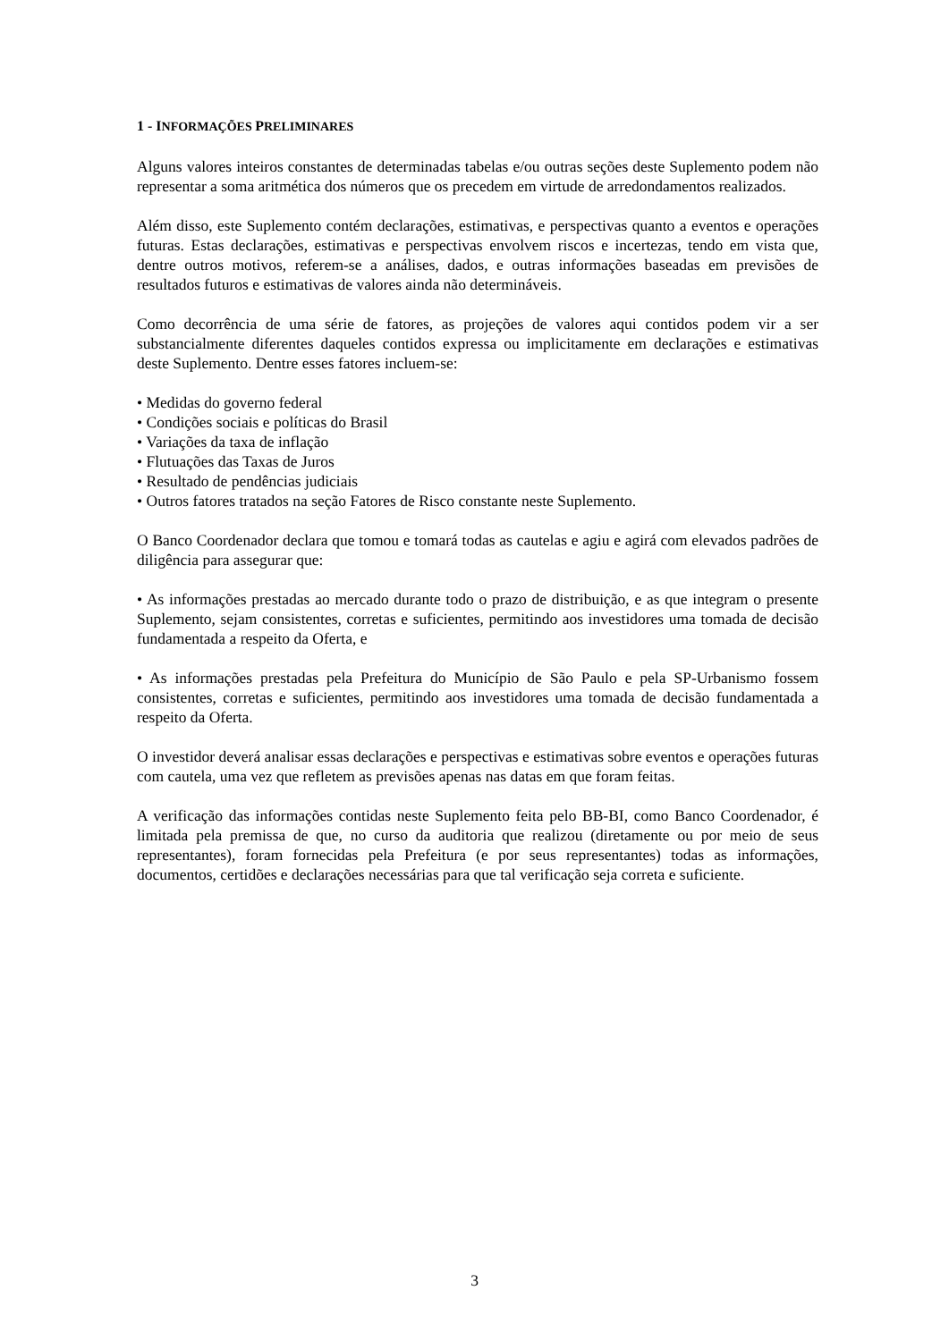1 - INFORMAÇÕES PRELIMINARES
Alguns valores inteiros constantes de determinadas tabelas e/ou outras seções deste Suplemento podem não representar a soma aritmética dos números que os precedem em virtude de arredondamentos realizados.
Além disso, este Suplemento contém declarações, estimativas, e perspectivas quanto a eventos e operações futuras. Estas declarações, estimativas e perspectivas envolvem riscos e incertezas, tendo em vista que, dentre outros motivos, referem-se a análises, dados, e outras informações baseadas em previsões de resultados futuros e estimativas de valores ainda não determináveis.
Como decorrência de uma série de fatores, as projeções de valores aqui contidos podem vir a ser substancialmente diferentes daqueles contidos expressa ou implicitamente em declarações e estimativas deste Suplemento. Dentre esses fatores incluem-se:
• Medidas do governo federal
• Condições sociais e políticas do Brasil
• Variações da taxa de inflação
• Flutuações das Taxas de Juros
• Resultado de pendências judiciais
• Outros fatores tratados na seção Fatores de Risco constante neste Suplemento.
O Banco Coordenador declara que tomou e tomará todas as cautelas e agiu e agirá com elevados padrões de diligência para assegurar que:
• As informações prestadas ao mercado durante todo o prazo de distribuição, e as que integram o presente Suplemento, sejam consistentes, corretas e suficientes, permitindo aos investidores uma tomada de decisão fundamentada a respeito da Oferta, e
• As informações prestadas pela Prefeitura do Município de São Paulo e pela SP-Urbanismo fossem consistentes, corretas e suficientes, permitindo aos investidores uma tomada de decisão fundamentada a respeito da Oferta.
O investidor deverá analisar essas declarações e perspectivas e estimativas sobre eventos e operações futuras com cautela, uma vez que refletem as previsões apenas nas datas em que foram feitas.
A verificação das informações contidas neste Suplemento feita pelo BB-BI, como Banco Coordenador, é limitada pela premissa de que, no curso da auditoria que realizou (diretamente ou por meio de seus representantes), foram fornecidas pela Prefeitura (e por seus representantes) todas as informações, documentos, certidões e declarações necessárias para que tal verificação seja correta e suficiente.
3